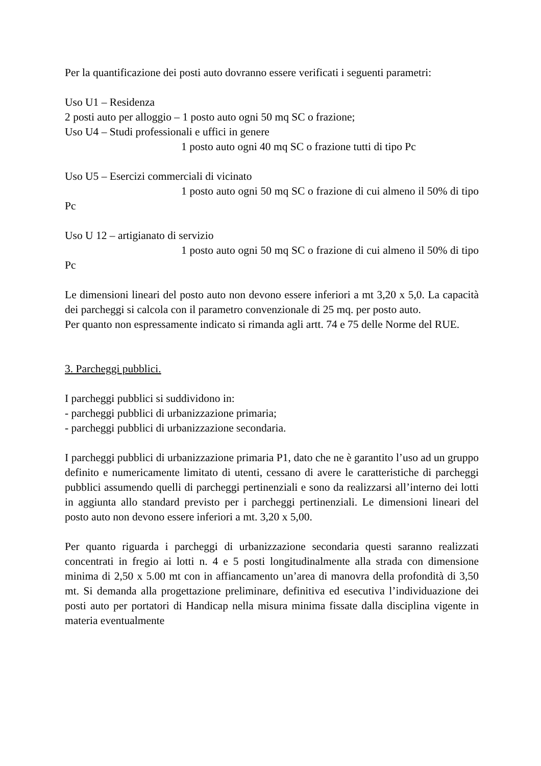Per la quantificazione dei posti auto dovranno essere verificati i seguenti parametri:
Uso U1 – Residenza
2 posti auto per alloggio – 1 posto auto ogni 50 mq SC o frazione;
Uso U4 – Studi professionali e uffici in genere
1 posto auto ogni 40 mq SC o frazione tutti di tipo Pc
Uso U5 – Esercizi commerciali di vicinato
1 posto auto ogni 50 mq SC o frazione di cui almeno il 50% di tipo Pc
Uso U 12 – artigianato di servizio
1 posto auto ogni 50 mq SC o frazione di cui almeno il 50% di tipo Pc
Le dimensioni lineari del posto auto non devono essere inferiori a mt 3,20 x 5,0. La capacità dei parcheggi si calcola con il parametro convenzionale di 25 mq. per posto auto.
Per quanto non espressamente indicato si rimanda agli artt. 74 e 75 delle Norme del RUE.
3. Parcheggi pubblici.
I parcheggi pubblici si suddividono in:
- parcheggi pubblici di urbanizzazione primaria;
- parcheggi pubblici di urbanizzazione secondaria.
I parcheggi pubblici di urbanizzazione primaria P1, dato che ne è garantito l’uso ad un gruppo definito e numericamente limitato di utenti, cessano di avere le caratteristiche di parcheggi pubblici assumendo quelli di parcheggi pertinenziali e sono da realizzarsi all’interno dei lotti in aggiunta allo standard previsto per i parcheggi pertinenziali. Le dimensioni lineari del posto auto non devono essere inferiori a mt. 3,20 x 5,00.
Per quanto riguarda i parcheggi di urbanizzazione secondaria questi saranno realizzati concentrati in fregio ai lotti n. 4 e 5 posti longitudinalmente alla strada con dimensione minima di 2,50 x 5.00 mt con in affiancamento un’area di manovra della profondità di 3,50 mt. Si demanda alla progettazione preliminare, definitiva ed esecutiva l’individuazione dei posti auto per portatori di Handicap nella misura minima fissate dalla disciplina vigente in materia eventualmente